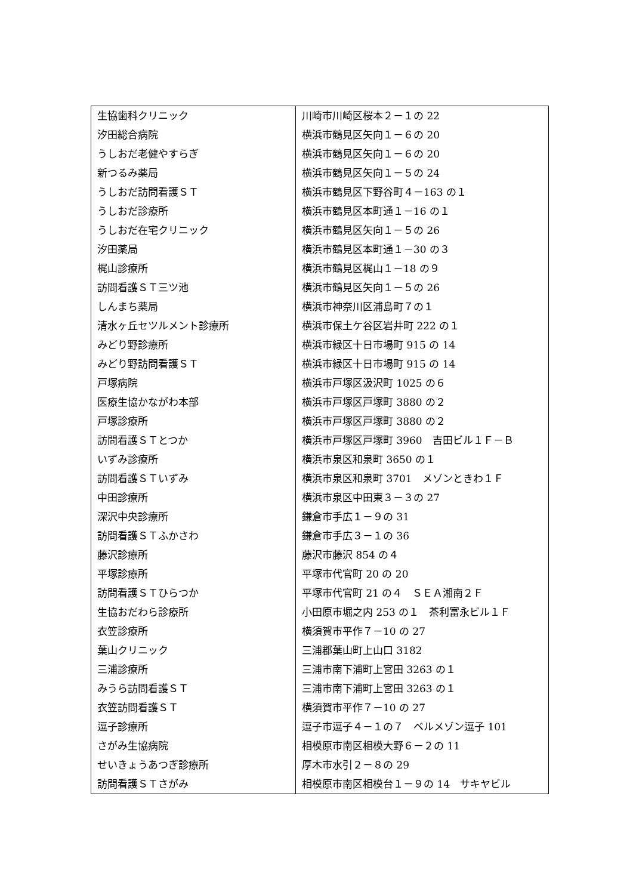| 生協歯科クリニック | 川崎市川崎区桜本２－１の 22 |
| 汐田総合病院 | 横浜市鶴見区矢向１－６の 20 |
| うしおだ老健やすらぎ | 横浜市鶴見区矢向１－６の 20 |
| 新つるみ薬局 | 横浜市鶴見区矢向１－５の 24 |
| うしおだ訪問看護ＳＴ | 横浜市鶴見区下野谷町４－163 の１ |
| うしおだ診療所 | 横浜市鶴見区本町通１－16 の１ |
| うしおだ在宅クリニック | 横浜市鶴見区矢向１－５の 26 |
| 汐田薬局 | 横浜市鶴見区本町通１－30 の３ |
| 梶山診療所 | 横浜市鶴見区梶山１－18 の９ |
| 訪問看護ＳＴ三ツ池 | 横浜市鶴見区矢向１－５の 26 |
| しんまち薬局 | 横浜市神奈川区浦島町７の１ |
| 清水ヶ丘セツルメント診療所 | 横浜市保土ケ谷区岩井町 222 の１ |
| みどり野診療所 | 横浜市緑区十日市場町 915 の 14 |
| みどり野訪問看護ＳＴ | 横浜市緑区十日市場町 915 の 14 |
| 戸塚病院 | 横浜市戸塚区汲沢町 1025 の６ |
| 医療生協かながわ本部 | 横浜市戸塚区戸塚町 3880 の２ |
| 戸塚診療所 | 横浜市戸塚区戸塚町 3880 の２ |
| 訪問看護ＳＴとつか | 横浜市戸塚区戸塚町 3960 吉田ビル１Ｆ－Ｂ |
| いずみ診療所 | 横浜市泉区和泉町 3650 の１ |
| 訪問看護ＳＴいずみ | 横浜市泉区和泉町 3701 メゾンときわ１Ｆ |
| 中田診療所 | 横浜市泉区中田東３－３の 27 |
| 深沢中央診療所 | 鎌倉市手広１－９の 31 |
| 訪問看護ＳＴふかさわ | 鎌倉市手広３－１の 36 |
| 藤沢診療所 | 藤沢市藤沢 854 の４ |
| 平塚診療所 | 平塚市代官町 20 の 20 |
| 訪問看護ＳＴひらつか | 平塚市代官町 21 の４ ＳＥＡ湘南２Ｆ |
| 生協おだわら診療所 | 小田原市堀之内 253 の１ 茶利富永ビル１Ｆ |
| 衣笠診療所 | 横須賀市平作７－10 の 27 |
| 葉山クリニック | 三浦郡葉山町上山口 3182 |
| 三浦診療所 | 三浦市南下浦町上宮田 3263 の１ |
| みうら訪問看護ＳＴ | 三浦市南下浦町上宮田 3263 の１ |
| 衣笠訪問看護ＳＴ | 横須賀市平作７－10 の 27 |
| 逗子診療所 | 逗子市逗子４－１の７ ベルメゾン逗子 101 |
| さがみ生協病院 | 相模原市南区相模大野６－２の 11 |
| せいきょうあつぎ診療所 | 厚木市水引２－８の 29 |
| 訪問看護ＳＴさがみ | 相模原市南区相模台１－９の 14 サキヤビル |